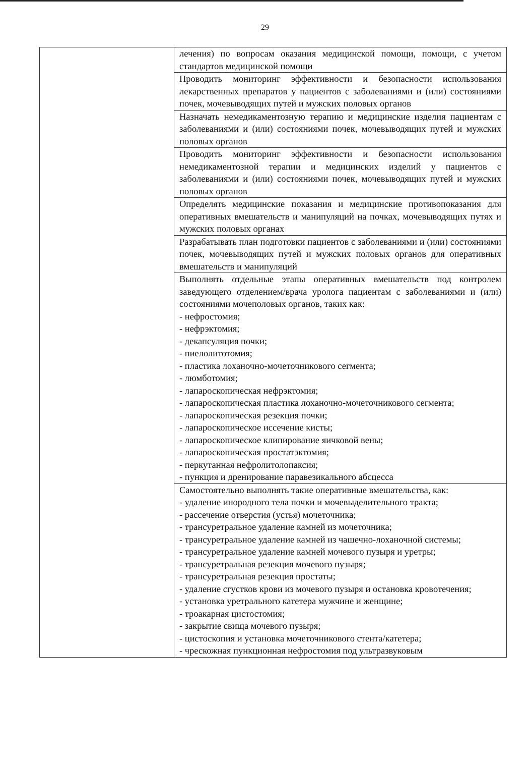29
| | лечения) по вопросам оказания медицинской помощи, помощи, с учетом стандартов медицинской помощи |
| | Проводить мониторинг эффективности и безопасности использования лекарственных препаратов у пациентов с заболеваниями и (или) состояниями почек, мочевыводящих путей и мужских половых органов |
| | Назначать немедикаментозную терапию и медицинские изделия пациентам с заболеваниями и (или) состояниями почек, мочевыводящих путей и мужских половых органов |
| | Проводить мониторинг эффективности и безопасности использования немедикаментозной терапии и медицинских изделий у пациентов с заболеваниями и (или) состояниями почек, мочевыводящих путей и мужских половых органов |
| | Определять медицинские показания и медицинские противопоказания для оперативных вмешательств и манипуляций на почках, мочевыводящих путях и мужских половых органах |
| | Разрабатывать план подготовки пациентов с заболеваниями и (или) состояниями почек, мочевыводящих путей и мужских половых органов для оперативных вмешательств и манипуляций |
| | Выполнять отдельные этапы оперативных вмешательств под контролем заведующего отделением/врача уролога пациентам с заболеваниями и (или) состояниями мочеполовых органов, таких как: - нефростомия; - нефрэктомия; - декапсуляция почки; - пиелолитотомия; - пластика лоханочно-мочеточникового сегмента; - люмботомия; - лапароскопическая нефрэктомия; - лапароскопическая пластика лоханочно-мочеточникового сегмента; - лапароскопическая резекция почки; - лапароскопическое иссечение кисты; - лапароскопическое клипирование яичковой вены; - лапароскопическая простатэктомия; - перкутанная нефролитолопаксия; - пункция и дренирование паравезикального абсцесса |
| | Самостоятельно выполнять такие оперативные вмешательства, как: - удаление инородного тела почки и мочевыделительного тракта; - рассечение отверстия (устья) мочеточника; - трансуретральное удаление камней из мочеточника; - трансуретральное удаление камней из чашечно-лоханочной системы; - трансуретральное удаление камней мочевого пузыря и уретры; - трансуретральная резекция мочевого пузыря; - трансуретральная резекция простаты; - удаление сгустков крови из мочевого пузыря и остановка кровотечения; - установка уретрального катетера мужчине и женщине; - троакарная цистостомия; - закрытие свища мочевого пузыря; - цистоскопия и установка мочеточникового стента/катетера; - чрескожная пункционная нефростомия под ультразвуковым |